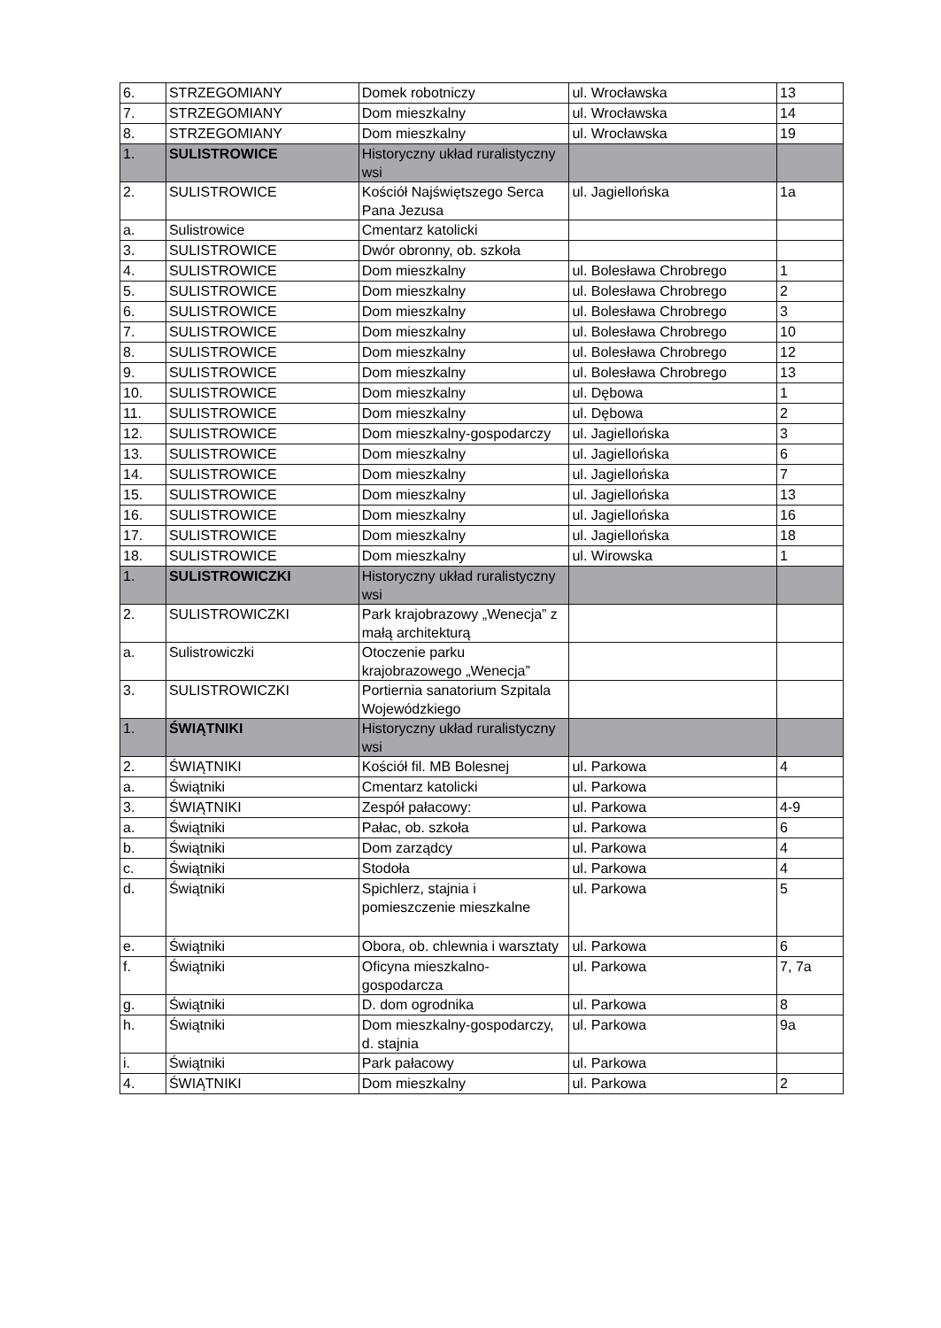| 6. | STRZEGOMIANY | Domek robotniczy | ul. Wrocławska | 13 |
| 7. | STRZEGOMIANY | Dom mieszkalny | ul. Wrocławska | 14 |
| 8. | STRZEGOMIANY | Dom mieszkalny | ul. Wrocławska | 19 |
| 1. | SULISTROWICE | Historyczny układ ruralistyczny wsi | | |
| 2. | SULISTROWICE | Kościół Najświętszego Serca Pana Jezusa | ul. Jagiellońska | 1a |
| a. | Sulistrowice | Cmentarz katolicki | | |
| 3. | SULISTROWICE | Dwór obronny, ob. szkoła | | |
| 4. | SULISTROWICE | Dom mieszkalny | ul. Bolesława Chrobrego | 1 |
| 5. | SULISTROWICE | Dom mieszkalny | ul. Bolesława Chrobrego | 2 |
| 6. | SULISTROWICE | Dom mieszkalny | ul. Bolesława Chrobrego | 3 |
| 7. | SULISTROWICE | Dom mieszkalny | ul. Bolesława Chrobrego | 10 |
| 8. | SULISTROWICE | Dom mieszkalny | ul. Bolesława Chrobrego | 12 |
| 9. | SULISTROWICE | Dom mieszkalny | ul. Bolesława Chrobrego | 13 |
| 10. | SULISTROWICE | Dom mieszkalny | ul. Dębowa | 1 |
| 11. | SULISTROWICE | Dom mieszkalny | ul. Dębowa | 2 |
| 12. | SULISTROWICE | Dom mieszkalny-gospodarczy | ul. Jagiellońska | 3 |
| 13. | SULISTROWICE | Dom mieszkalny | ul. Jagiellońska | 6 |
| 14. | SULISTROWICE | Dom mieszkalny | ul. Jagiellońska | 7 |
| 15. | SULISTROWICE | Dom mieszkalny | ul. Jagiellońska | 13 |
| 16. | SULISTROWICE | Dom mieszkalny | ul. Jagiellońska | 16 |
| 17. | SULISTROWICE | Dom mieszkalny | ul. Jagiellońska | 18 |
| 18. | SULISTROWICE | Dom mieszkalny | ul. Wirowska | 1 |
| 1. | SULISTROWICZKI | Historyczny układ ruralistyczny wsi | | |
| 2. | SULISTROWICZKI | Park krajobrazowy „Wenecja” z małą architekturą | | |
| a. | Sulistrowiczki | Otoczenie parku krajobrazowego „Wenecja” | | |
| 3. | SULISTROWICZKI | Portiernia sanatorium Szpitala Wojewódzkiego | | |
| 1. | ŚWIĄTNIKI | Historyczny układ ruralistyczny wsi | | |
| 2. | ŚWIĄTNIKI | Kościół fil. MB Bolesnej | ul. Parkowa | 4 |
| a. | Świątniki | Cmentarz katolicki | ul. Parkowa | |
| 3. | ŚWIĄTNIKI | Zespół pałacowy: | ul. Parkowa | 4-9 |
| a. | Świątniki | Pałac, ob. szkoła | ul. Parkowa | 6 |
| b. | Świątniki | Dom zarządcy | ul. Parkowa | 4 |
| c. | Świątniki | Stodoła | ul. Parkowa | 4 |
| d. | Świątniki | Spichlerz, stajnia i pomieszczenie mieszkalne | ul. Parkowa | 5 |
| e. | Świątniki | Obora, ob. chlewnia i warsztaty | ul. Parkowa | 6 |
| f. | Świątniki | Oficyna mieszkalno-gospodarcza | ul. Parkowa | 7, 7a |
| g. | Świątniki | D. dom ogrodnika | ul. Parkowa | 8 |
| h. | Świątniki | Dom mieszkalny-gospodarczy, d. stajnia | ul. Parkowa | 9a |
| i. | Świątniki | Park pałacowy | ul. Parkowa | |
| 4. | ŚWIĄTNIKI | Dom mieszkalny | ul. Parkowa | 2 |